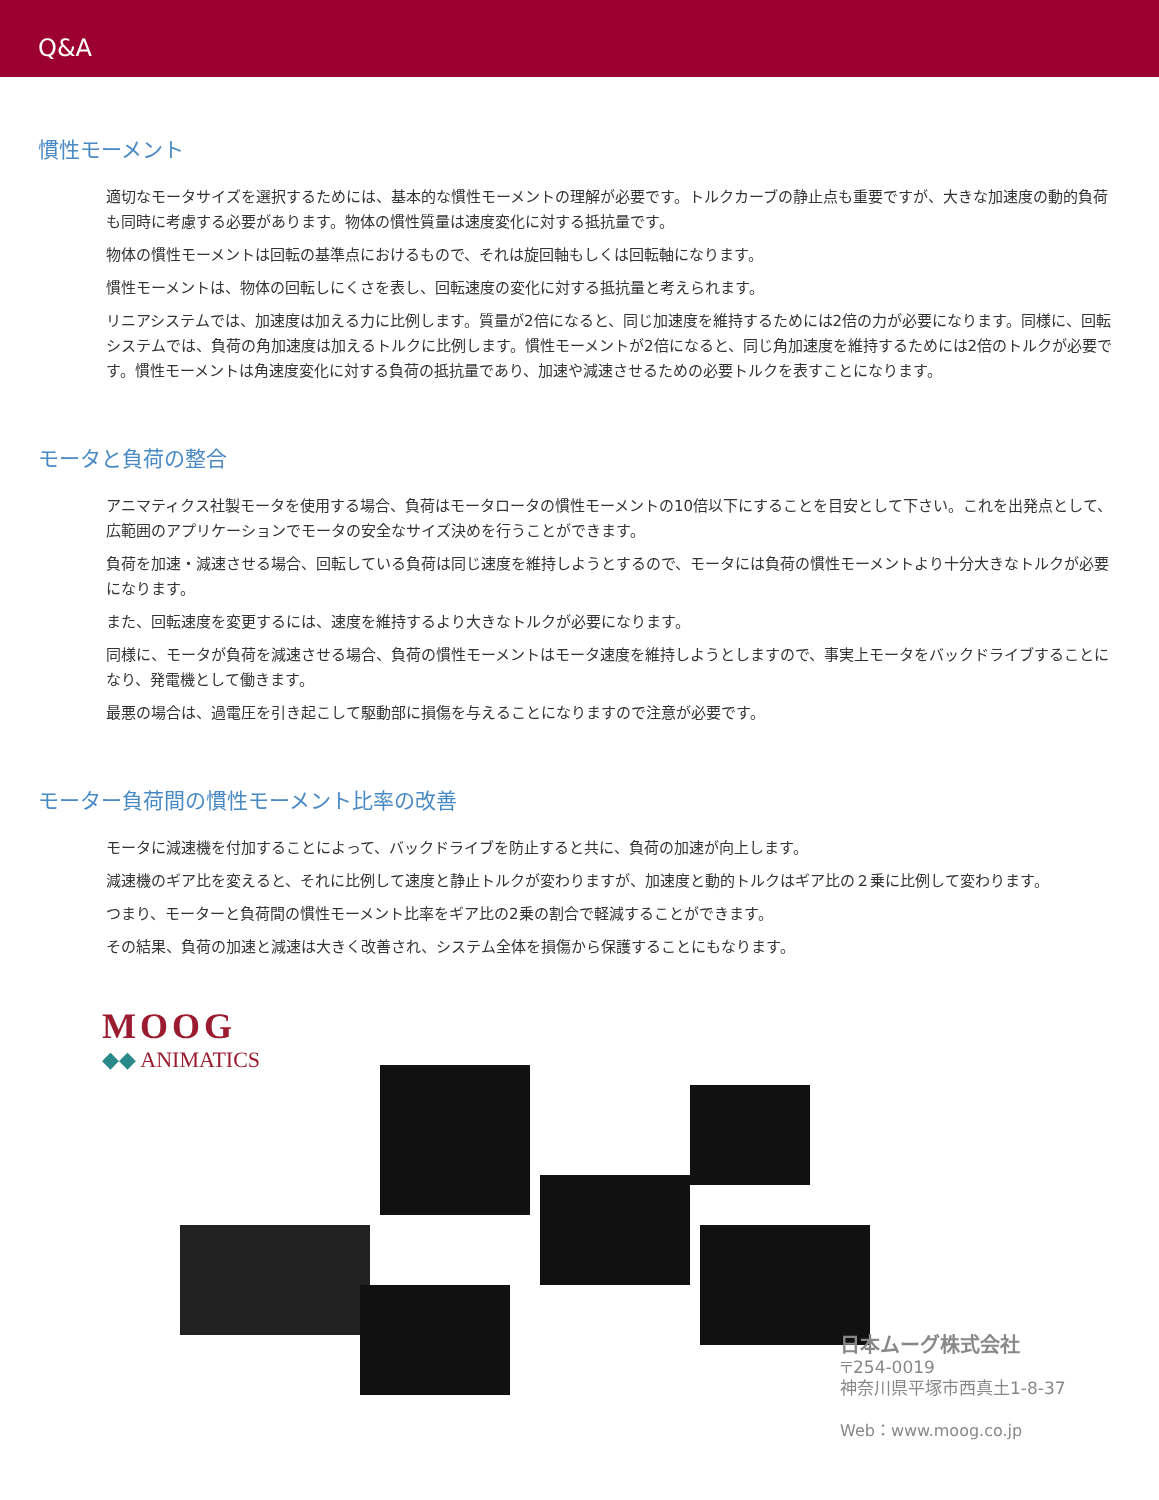Q&A
慣性モーメント
適切なモータサイズを選択するためには、基本的な慣性モーメントの理解が必要です。トルクカーブの静止点も重要ですが、大きな加速度の動的負荷も同時に考慮する必要があります。物体の慣性質量は速度変化に対する抵抗量です。
物体の慣性モーメントは回転の基準点におけるもので、それは旋回軸もしくは回転軸になります。
慣性モーメントは、物体の回転しにくさを表し、回転速度の変化に対する抵抗量と考えられます。
リニアシステムでは、加速度は加える力に比例します。質量が2倍になると、同じ加速度を維持するためには2倍の力が必要になります。同様に、回転システムでは、負荷の角加速度は加えるトルクに比例します。慣性モーメントが2倍になると、同じ角加速度を維持するためには2倍のトルクが必要です。慣性モーメントは角速度変化に対する負荷の抵抗量であり、加速や減速させるための必要トルクを表すことになります。
モータと負荷の整合
アニマティクス社製モータを使用する場合、負荷はモータロータの慣性モーメントの10倍以下にすることを目安として下さい。これを出発点として、広範囲のアプリケーションでモータの安全なサイズ決めを行うことができます。
負荷を加速・減速させる場合、回転している負荷は同じ速度を維持しようとするので、モータには負荷の慣性モーメントより十分大きなトルクが必要になります。
また、回転速度を変更するには、速度を維持するより大きなトルクが必要になります。
同様に、モータが負荷を減速させる場合、負荷の慣性モーメントはモータ速度を維持しようとしますので、事実上モータをバックドライブすることになり、発電機として働きます。
最悪の場合は、過電圧を引き起こして駆動部に損傷を与えることになりますので注意が必要です。
モーター負荷間の慣性モーメント比率の改善
モータに減速機を付加することによって、バックドライブを防止すると共に、負荷の加速が向上します。
減速機のギア比を変えると、それに比例して速度と静止トルクが変わりますが、加速度と動的トルクはギア比の２乗に比例して変わります。
つまり、モーターと負荷間の慣性モーメント比率をギア比の2乗の割合で軽減することができます。
その結果、負荷の加速と減速は大きく改善され、システム全体を損傷から保護することにもなります。
MOOG
◆◆ ANIMATICS
日本ムーグ株式会社
〒254-0019
神奈川県平塚市西真土1-8-37
Web：www.moog.co.jp